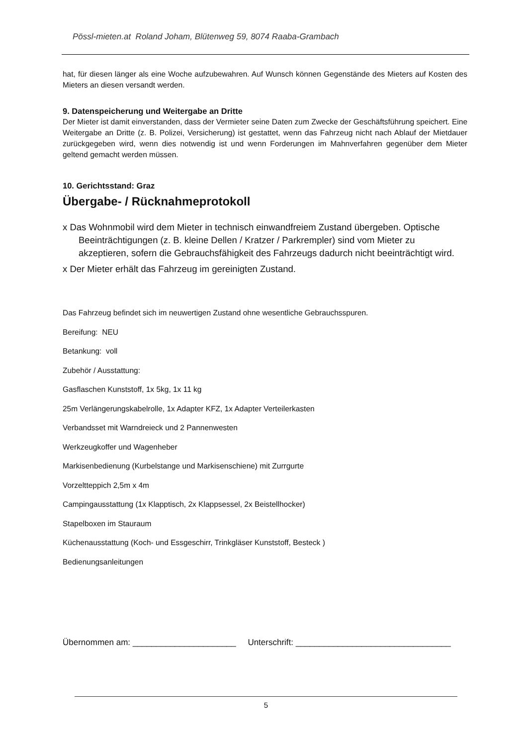Pössl-mieten.at Roland Joham, Blütenweg 59, 8074 Raaba-Grambach
hat, für diesen länger als eine Woche aufzubewahren. Auf Wunsch können Gegenstände des Mieters auf Kosten des Mieters an diesen versandt werden.
9. Datenspeicherung und Weitergabe an Dritte
Der Mieter ist damit einverstanden, dass der Vermieter seine Daten zum Zwecke der Geschäftsführung speichert. Eine Weitergabe an Dritte (z. B. Polizei, Versicherung) ist gestattet, wenn das Fahrzeug nicht nach Ablauf der Mietdauer zurückgegeben wird, wenn dies notwendig ist und wenn Forderungen im Mahnverfahren gegenüber dem Mieter geltend gemacht werden müssen.
10. Gerichtsstand: Graz
Übergabe- / Rücknahmeprotokoll
x Das Wohnmobil wird dem Mieter in technisch einwandfreiem Zustand übergeben. Optische Beeinträchtigungen (z. B. kleine Dellen / Kratzer / Parkrempler) sind vom Mieter zu akzeptieren, sofern die Gebrauchsfähigkeit des Fahrzeugs dadurch nicht beeinträchtigt wird.
x Der Mieter erhält das Fahrzeug im gereinigten Zustand.
Das Fahrzeug befindet sich im neuwertigen Zustand ohne wesentliche Gebrauchsspuren.
Bereifung: NEU
Betankung: voll
Zubehör / Ausstattung:
Gasflaschen Kunststoff, 1x 5kg, 1x 11 kg
25m Verlängerungskabelrolle, 1x Adapter KFZ, 1x Adapter Verteilerkasten
Verbandsset mit Warndreieck und 2 Pannenwesten
Werkzeugkoffer und Wagenheber
Markisenbedienung (Kurbelstange und Markisenschiene) mit Zurrgurte
Vorzeltteppich 2,5m x 4m
Campingausstattung (1x Klapptisch, 2x Klappsessel, 2x Beistellhocker)
Stapelboxen im Stauraum
Küchenausstattung (Koch- und Essgeschirr, Trinkgläser Kunststoff, Besteck )
Bedienungsanleitungen
Übernommen am: ______________________ Unterschrift: _________________________________
5